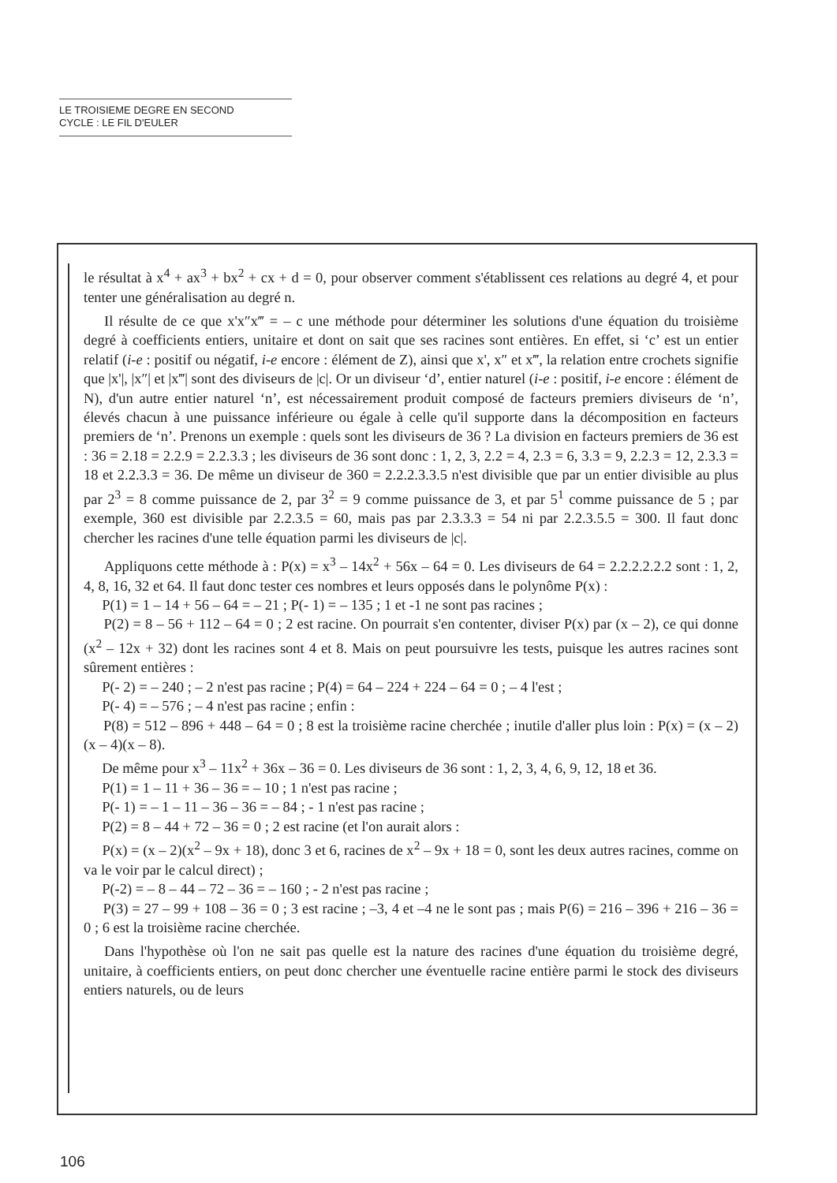LE TROISIEME DEGRE EN SECOND
CYCLE : LE FIL D'EULER
le résultat à x<sup>4</sup> + ax<sup>3</sup> + bx<sup>2</sup> + cx + d = 0, pour observer comment s'établissent ces relations au degré 4, et pour tenter une généralisation au degré n.
Il résulte de ce que x'x″x‴ = – c une méthode pour déterminer les solutions d'une équation du troisième degré à coefficients entiers, unitaire et dont on sait que ses racines sont entières. En effet, si ‘c’ est un entier relatif (i-e : positif ou négatif, i-e encore : élément de Z), ainsi que x', x″ et x‴, la relation entre crochets signifie que |x'|, |x″| et |x‴| sont des diviseurs de |c|. Or un diviseur ‘d’, entier naturel (i-e : positif, i-e encore : élément de N), d'un autre entier naturel ‘n’, est nécessairement produit composé de facteurs premiers diviseurs de ‘n’, élevés chacun à une puissance inférieure ou égale à celle qu'il supporte dans la décomposition en facteurs premiers de ‘n’. Prenons un exemple : quels sont les diviseurs de 36 ? La division en facteurs premiers de 36 est : 36 = 2.18 = 2.2.9 = 2.2.3.3 ; les diviseurs de 36 sont donc : 1, 2, 3, 2.2 = 4, 2.3 = 6, 3.3 = 9, 2.2.3 = 12, 2.3.3 = 18 et 2.2.3.3 = 36. De même un diviseur de 360 = 2.2.2.3.3.5 n'est divisible que par un entier divisible au plus par 2<sup>3</sup> = 8 comme puissance de 2, par 3<sup>2</sup> = 9 comme puissance de 3, et par 5<sup>1</sup> comme puissance de 5 ; par exemple, 360 est divisible par 2.2.3.5 = 60, mais pas par 2.3.3.3 = 54 ni par 2.2.3.5.5 = 300. Il faut donc chercher les racines d'une telle équation parmi les diviseurs de |c|.
Appliquons cette méthode à : P(x) = x<sup>3</sup> – 14x<sup>2</sup> + 56x – 64 = 0. Les diviseurs de 64 = 2.2.2.2.2.2 sont : 1, 2, 4, 8, 16, 32 et 64. Il faut donc tester ces nombres et leurs opposés dans le polynôme P(x) :
P(1) = 1 – 14 + 56 – 64 = – 21 ; P(- 1) = – 135 ; 1 et -1 ne sont pas racines ;
P(2) = 8 – 56 + 112 – 64 = 0 ; 2 est racine. On pourrait s'en contenter, diviser P(x) par (x – 2), ce qui donne (x<sup>2</sup> – 12x + 32) dont les racines sont 4 et 8. Mais on peut poursuivre les tests, puisque les autres racines sont sûrement entières :
P(- 2) = – 240 ; – 2 n'est pas racine ; P(4) = 64 – 224 + 224 – 64 = 0 ; – 4 l'est ;
P(- 4) = – 576 ; – 4 n'est pas racine ; enfin :
P(8) = 512 – 896 + 448 – 64 = 0 ; 8 est la troisième racine cherchée ; inutile d'aller plus loin : P(x) = (x – 2)(x – 4)(x – 8).
De même pour x<sup>3</sup> – 11x<sup>2</sup> + 36x – 36 = 0. Les diviseurs de 36 sont : 1, 2, 3, 4, 6, 9, 12, 18 et 36.
P(1) = 1 – 11 + 36 – 36 = – 10 ; 1 n'est pas racine ;
P(- 1) = – 1 – 11 – 36 – 36 = – 84 ; - 1 n'est pas racine ;
P(2) = 8 – 44 + 72 – 36 = 0 ; 2 est racine (et l'on aurait alors :
P(x) = (x – 2)(x<sup>2</sup> – 9x + 18), donc 3 et 6, racines de x<sup>2</sup> – 9x + 18 = 0, sont les deux autres racines, comme on va le voir par le calcul direct) ;
P(-2) = – 8 – 44 – 72 – 36 = – 160 ; - 2 n'est pas racine ;
P(3) = 27 – 99 + 108 – 36 = 0 ; 3 est racine ; –3, 4 et –4 ne le sont pas ; mais P(6) = 216 – 396 + 216 – 36 = 0 ; 6 est la troisième racine cherchée.
Dans l'hypothèse où l'on ne sait pas quelle est la nature des racines d'une équation du troisième degré, unitaire, à coefficients entiers, on peut donc chercher une éventuelle racine entière parmi le stock des diviseurs entiers naturels, ou de leurs
106